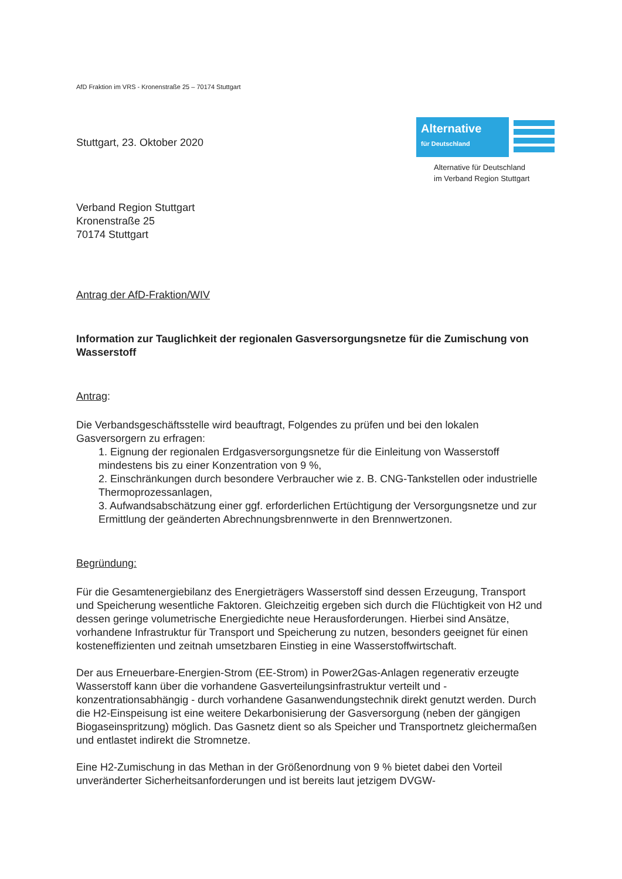Alternative
für Deutschland
Alternative für Deutschland
im Verband Region Stuttgart
AfD Fraktion im VRS - Kronenstraße 25 – 70174 Stuttgart
Stuttgart, 23. Oktober 2020
Verband Region Stuttgart
Kronenstraße 25
70174 Stuttgart
Antrag der AfD-Fraktion/WIV
Information zur Tauglichkeit der regionalen Gasversorgungsnetze für die Zumischung von Wasserstoff
Antrag:
Die Verbandsgeschäftsstelle wird beauftragt, Folgendes zu prüfen und bei den lokalen Gasversorgern zu erfragen:
1. Eignung der regionalen Erdgasversorgungsnetze für die Einleitung von Wasserstoff mindestens bis zu einer Konzentration von 9 %,
2. Einschränkungen durch besondere Verbraucher wie z. B. CNG-Tankstellen oder industrielle Thermoprozessanlagen,
3. Aufwandsabschätzung einer ggf. erforderlichen Ertüchtigung der Versorgungsnetze und zur Ermittlung der geänderten Abrechnungsbrennwerte in den Brennwertzonen.
Begründung:
Für die Gesamtenergiebilanz des Energieträgers Wasserstoff sind dessen Erzeugung, Transport und Speicherung wesentliche Faktoren. Gleichzeitig ergeben sich durch die Flüchtigkeit von H2 und dessen geringe volumetrische Energiedichte neue Herausforderungen. Hierbei sind Ansätze, vorhandene Infrastruktur für Transport und Speicherung zu nutzen, besonders geeignet für einen kosteneffizienten und zeitnah umsetzbaren Einstieg in eine Wasserstoffwirtschaft.
Der aus Erneuerbare-Energien-Strom (EE-Strom) in Power2Gas-Anlagen regenerativ erzeugte Wasserstoff kann über die vorhandene Gasverteilungsinfrastruktur verteilt und -konzentrationsabhängig - durch vorhandene Gasanwendungstechnik direkt genutzt werden. Durch die H2-Einspeisung ist eine weitere Dekarbonisierung der Gasversorgung (neben der gängigen Biogaseinspritzung) möglich. Das Gasnetz dient so als Speicher und Transportnetz gleichermaßen und entlastet indirekt die Stromnetze.
Eine H2-Zumischung in das Methan in der Größenordnung von 9 % bietet dabei den Vorteil unveränderter Sicherheitsanforderungen und ist bereits laut jetzigem DVGW-